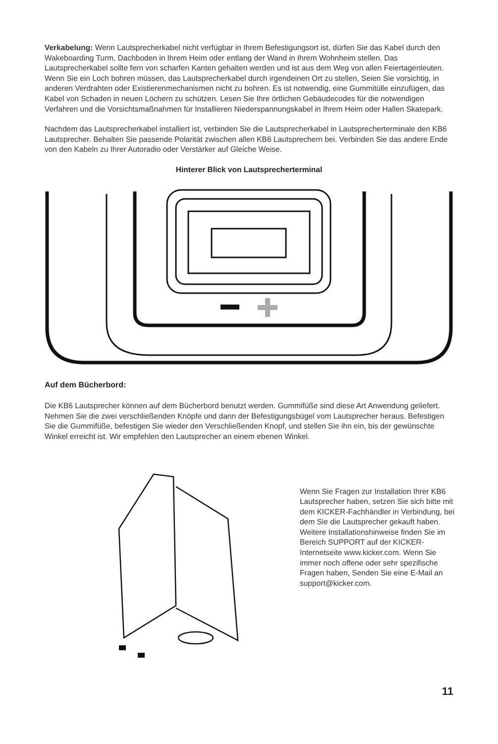Verkabelung: Wenn Lautsprecherkabel nicht verfügbar in Ihrem Befestigungsort ist, dürfen Sie das Kabel durch den Wakeboarding Turm, Dachboden in Ihrem Heim oder entlang der Wand in Ihrem Wohnheim stellen. Das Lautsprecherkabel sollte fern von scharfen Kanten gehalten werden und ist aus dem Weg von allen Feiertagenleuten. Wenn Sie ein Loch bohren müssen, das Lautsprecherkabel durch irgendeinen Ort zu stellen, Seien Sie vorsichtig, in anderen Verdrahten oder Existierenmechanismen nicht zu bohren. Es ist notwendig, eine Gummitülle einzufügen, das Kabel von Schaden in neuen Löchern zu schützen. Lesen Sie Ihre örtlichen Gebäudecodes für die notwendigen Verfahren und die Vorsichtsmaßnahmen für Installieren Niederspannungskabel in Ihrem Heim oder Hallen Skatepark.
Nachdem das Lautsprecherkabel installiert ist, verbinden Sie die Lautsprecherkabel in Lautsprecherterminale den KB6 Lautsprecher. Behalten Sie passende Polarität zwischen allen KB6 Lautsprechern bei. Verbinden Sie das andere Ende von den Kabeln zu Ihrer Autoradio oder Verstärker auf Gleiche Weise.
Hinterer Blick von Lautsprecherterminal
Auf dem Bücherbord:
Die KB6 Lautsprecher können auf dem Bücherbord benutzt werden. Gummifüße sind diese Art Anwendung geliefert. Nehmen Sie die zwei verschließenden Knöpfe und dann der Befestigungsbügel vom Lautsprecher heraus. Befestigen Sie die Gummifüße, befestigen Sie wieder den Verschließenden Knopf, und stellen Sie ihn ein, bis der gewünschte Winkel erreicht ist. Wir empfehlen den Lautsprecher an einem ebenen Winkel.
Wenn Sie Fragen zur Installation Ihrer KB6 Lautsprecher haben, setzen Sie sich bitte mit dem KICKER-Fachhändler in Verbindung, bei dem Sie die Lautsprecher gekauft haben. Weitere Installationshinweise finden Sie im Bereich SUPPORT auf der KICKER-Internetseite www.kicker.com. Wenn Sie immer noch offene oder sehr spezifische Fragen haben, Senden Sie eine E-Mail an support@kicker.com.
11